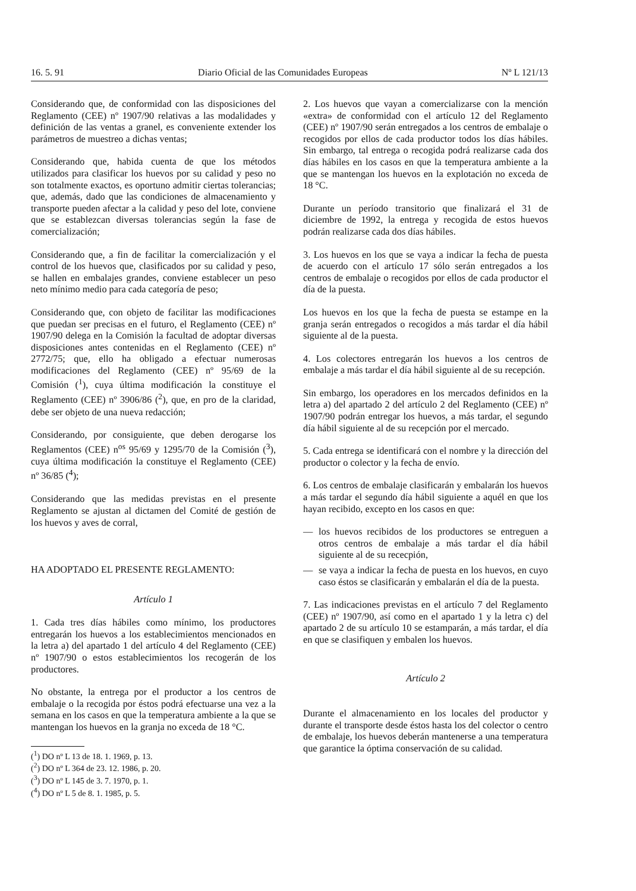16. 5. 91 Diario Oficial de las Comunidades Europeas Nº L 121/13
Considerando que, de conformidad con las disposiciones del Reglamento (CEE) nº 1907/90 relativas a las modalidades y definición de las ventas a granel, es conveniente extender los parámetros de muestreo a dichas ventas;
Considerando que, habida cuenta de que los métodos utilizados para clasificar los huevos por su calidad y peso no son totalmente exactos, es oportuno admitir ciertas tolerancias; que, además, dado que las condiciones de almacenamiento y transporte pueden afectar a la calidad y peso del lote, conviene que se establezcan diversas tolerancias según la fase de comercialización;
Considerando que, a fin de facilitar la comercialización y el control de los huevos que, clasificados por su calidad y peso, se hallen en embalajes grandes, conviene establecer un peso neto mínimo medio para cada categoría de peso;
Considerando que, con objeto de facilitar las modificaciones que puedan ser precisas en el futuro, el Reglamento (CEE) nº 1907/90 delega en la Comisión la facultad de adoptar diversas disposiciones antes contenidas en el Reglamento (CEE) nº 2772/75; que, ello ha obligado a efectuar numerosas modificaciones del Reglamento (CEE) nº 95/69 de la Comisión (<sup>1</sup>), cuya última modificación la constituye el Reglamento (CEE) nº 3906/86 (<sup>2</sup>), que, en pro de la claridad, debe ser objeto de una nueva redacción;
Considerando, por consiguiente, que deben derogarse los Reglamentos (CEE) n<sup>os</sup> 95/69 y 1295/70 de la Comisión (<sup>3</sup>), cuya última modificación la constituye el Reglamento (CEE) nº 36/85 (<sup>4</sup>);
Considerando que las medidas previstas en el presente Reglamento se ajustan al dictamen del Comité de gestión de los huevos y aves de corral,
HA ADOPTADO EL PRESENTE REGLAMENTO:
Artículo 1
1. Cada tres días hábiles como mínimo, los productores entregarán los huevos a los establecimientos mencionados en la letra a) del apartado 1 del artículo 4 del Reglamento (CEE) nº 1907/90 o estos establecimientos los recogerán de los productores.
No obstante, la entrega por el productor a los centros de embalaje o la recogida por éstos podrá efectuarse una vez a la semana en los casos en que la temperatura ambiente a la que se mantengan los huevos en la granja no exceda de 18 °C.
(<sup>1</sup>) DO nº L 13 de 18. 1. 1969, p. 13.
(<sup>2</sup>) DO nº L 364 de 23. 12. 1986, p. 20.
(<sup>3</sup>) DO nº L 145 de 3. 7. 1970, p. 1.
(<sup>4</sup>) DO nº L 5 de 8. 1. 1985, p. 5.
2. Los huevos que vayan a comercializarse con la mención «extra» de conformidad con el artículo 12 del Reglamento (CEE) nº 1907/90 serán entregados a los centros de embalaje o recogidos por ellos de cada productor todos los días hábiles. Sin embargo, tal entrega o recogida podrá realizarse cada dos días hábiles en los casos en que la temperatura ambiente a la que se mantengan los huevos en la explotación no exceda de 18 °C.
Durante un período transitorio que finalizará el 31 de diciembre de 1992, la entrega y recogida de estos huevos podrán realizarse cada dos días hábiles.
3. Los huevos en los que se vaya a indicar la fecha de puesta de acuerdo con el artículo 17 sólo serán entregados a los centros de embalaje o recogidos por ellos de cada productor el día de la puesta.
Los huevos en los que la fecha de puesta se estampe en la granja serán entregados o recogidos a más tardar el día hábil siguiente al de la puesta.
4. Los colectores entregarán los huevos a los centros de embalaje a más tardar el día hábil siguiente al de su recepción.
Sin embargo, los operadores en los mercados definidos en la letra a) del apartado 2 del artículo 2 del Reglamento (CEE) nº 1907/90 podrán entregar los huevos, a más tardar, el segundo día hábil siguiente al de su recepción por el mercado.
5. Cada entrega se identificará con el nombre y la dirección del productor o colector y la fecha de envío.
6. Los centros de embalaje clasificarán y embalarán los huevos a más tardar el segundo día hábil siguiente a aquél en que los hayan recibido, excepto en los casos en que:
— los huevos recibidos de los productores se entreguen a otros centros de embalaje a más tardar el día hábil siguiente al de su rececpión,
— se vaya a indicar la fecha de puesta en los huevos, en cuyo caso éstos se clasificarán y embalarán el día de la puesta.
7. Las indicaciones previstas en el artículo 7 del Reglamento (CEE) nº 1907/90, así como en el apartado 1 y la letra c) del apartado 2 de su artículo 10 se estamparán, a más tardar, el día en que se clasifiquen y embalen los huevos.
Artículo 2
Durante el almacenamiento en los locales del productor y durante el transporte desde éstos hasta los del colector o centro de embalaje, los huevos deberán mantenerse a una temperatura que garantice la óptima conservación de su calidad.